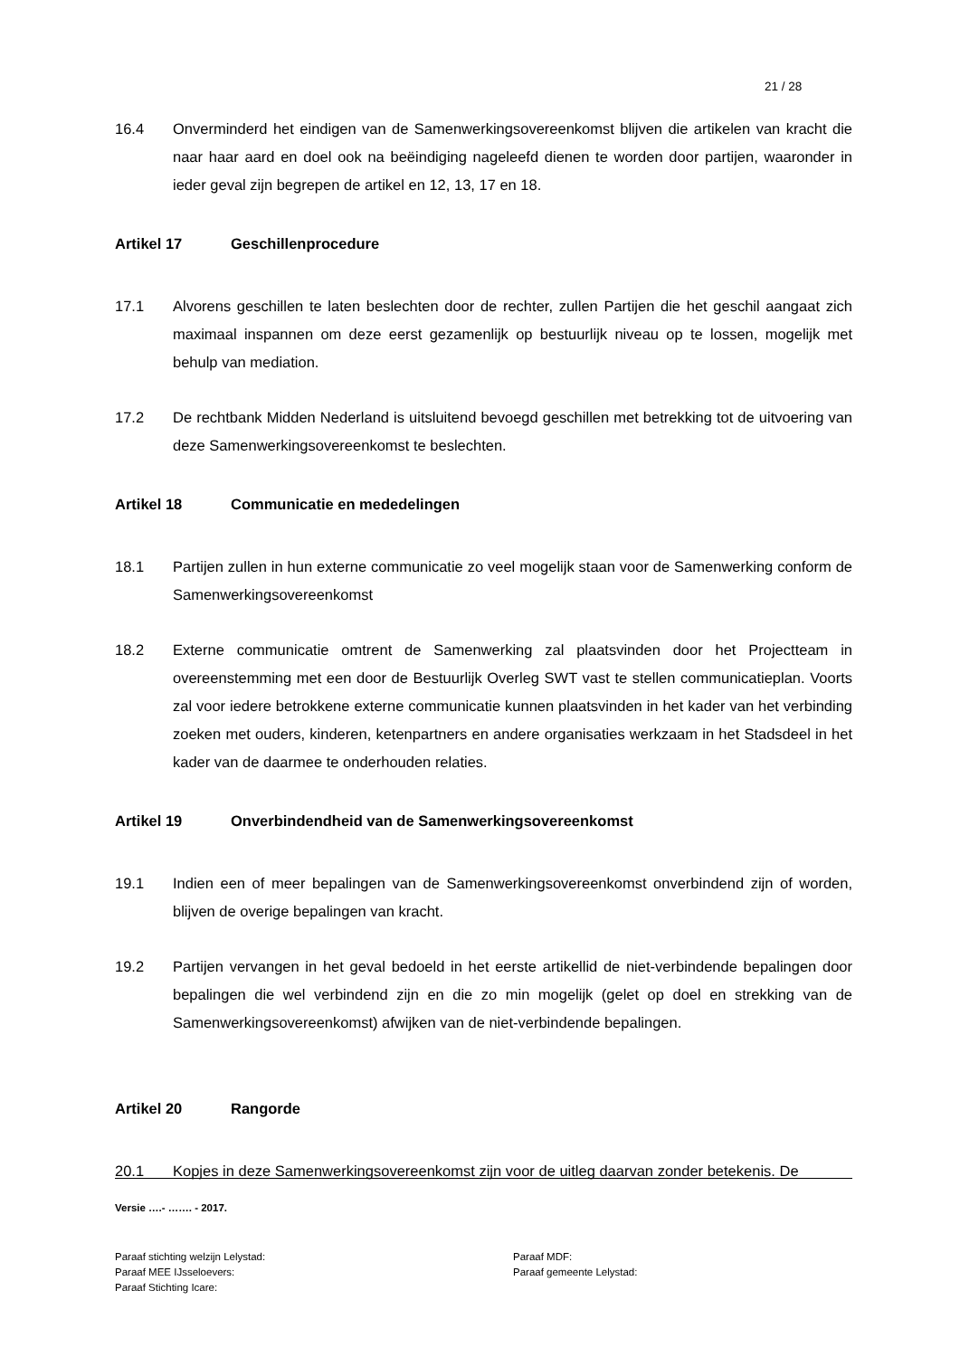21 / 28
16.4 Onverminderd het eindigen van de Samenwerkingsovereenkomst blijven die artikelen van kracht die naar haar aard en doel ook na beëindiging nageleefd dienen te worden door partijen, waaronder in ieder geval zijn begrepen de artikel en 12, 13, 17 en 18.
Artikel 17 Geschillenprocedure
17.1 Alvorens geschillen te laten beslechten door de rechter, zullen Partijen die het geschil aangaat zich maximaal inspannen om deze eerst gezamenlijk op bestuurlijk niveau op te lossen, mogelijk met behulp van mediation.
17.2 De rechtbank Midden Nederland is uitsluitend bevoegd geschillen met betrekking tot de uitvoering van deze Samenwerkingsovereenkomst te beslechten.
Artikel 18 Communicatie en mededelingen
18.1 Partijen zullen in hun externe communicatie zo veel mogelijk staan voor de Samenwerking conform de Samenwerkingsovereenkomst
18.2 Externe communicatie omtrent de Samenwerking zal plaatsvinden door het Projectteam in overeenstemming met een door de Bestuurlijk Overleg SWT vast te stellen communicatieplan. Voorts zal voor iedere betrokkene externe communicatie kunnen plaatsvinden in het kader van het verbinding zoeken met ouders, kinderen, ketenpartners en andere organisaties werkzaam in het Stadsdeel in het kader van de daarmee te onderhouden relaties.
Artikel 19 Onverbindendheid van de Samenwerkingsovereenkomst
19.1 Indien een of meer bepalingen van de Samenwerkingsovereenkomst onverbindend zijn of worden, blijven de overige bepalingen van kracht.
19.2 Partijen vervangen in het geval bedoeld in het eerste artikellid de niet-verbindende bepalingen door bepalingen die wel verbindend zijn en die zo min mogelijk (gelet op doel en strekking van de Samenwerkingsovereenkomst) afwijken van de niet-verbindende bepalingen.
Artikel 20 Rangorde
20.1 Kopjes in deze Samenwerkingsovereenkomst zijn voor de uitleg daarvan zonder betekenis. De
Versie ….- ……. - 2017.
Paraaf stichting welzijn Lelystad:
Paraaf MEE IJsseloevers:
Paraaf Stichting Icare:
Paraaf MDF:
Paraaf gemeente Lelystad: